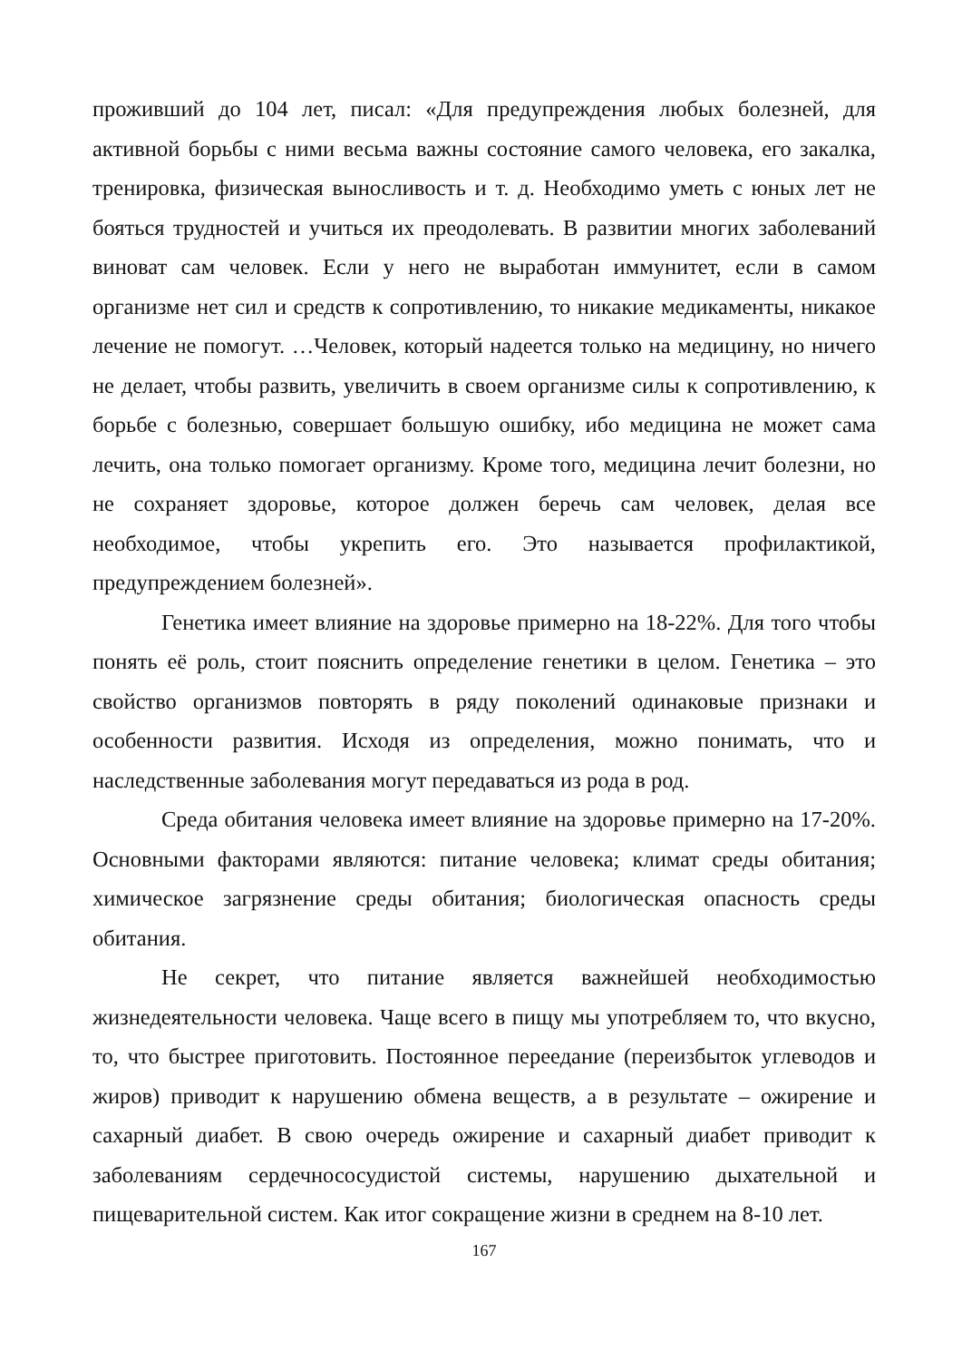проживший до 104 лет, писал: «Для предупреждения любых болезней, для активной борьбы с ними весьма важны состояние самого человека, его закалка, тренировка, физическая выносливость и т. д. Необходимо уметь с юных лет не бояться трудностей и учиться их преодолевать. В развитии многих заболеваний виноват сам человек. Если у него не выработан иммунитет, если в самом организме нет сил и средств к сопротивлению, то никакие медикаменты, никакое лечение не помогут. …Человек, который надеется только на медицину, но ничего не делает, чтобы развить, увеличить в своем организме силы к сопротивлению, к борьбе с болезнью, совершает большую ошибку, ибо медицина не может сама лечить, она только помогает организму. Кроме того, медицина лечит болезни, но не сохраняет здоровье, которое должен беречь сам человек, делая все необходимое, чтобы укрепить его. Это называется профилактикой, предупреждением болезней».
Генетика имеет влияние на здоровье примерно на 18-22%. Для того чтобы понять её роль, стоит пояснить определение генетики в целом. Генетика – это свойство организмов повторять в ряду поколений одинаковые признаки и особенности развития. Исходя из определения, можно понимать, что и наследственные заболевания могут передаваться из рода в род.
Среда обитания человека имеет влияние на здоровье примерно на 17-20%. Основными факторами являются: питание человека; климат среды обитания; химическое загрязнение среды обитания; биологическая опасность среды обитания.
Не секрет, что питание является важнейшей необходимостью жизнедеятельности человека. Чаще всего в пищу мы употребляем то, что вкусно, то, что быстрее приготовить. Постоянное переедание (переизбыток углеводов и жиров) приводит к нарушению обмена веществ, а в результате – ожирение и сахарный диабет. В свою очередь ожирение и сахарный диабет приводит к заболеваниям сердечнососудистой системы, нарушению дыхательной и пищеварительной систем. Как итог сокращение жизни в среднем на 8-10 лет.
167